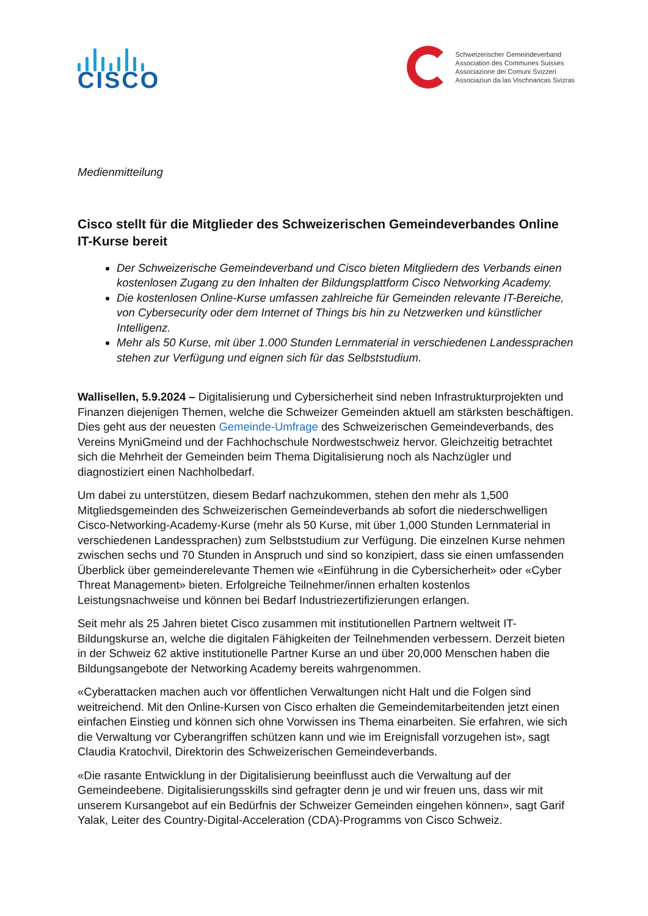CISCO
Schweizerischer Gemeindeverband
Association des Communes Suisses
Associazione dei Comuni Svizzeri
Associaziun da las Vischnancas Svizras
Medienmitteilung
Cisco stellt für die Mitglieder des Schweizerischen Gemeindeverbandes Online IT-Kurse bereit
Der Schweizerische Gemeindeverband und Cisco bieten Mitgliedern des Verbands einen kostenlosen Zugang zu den Inhalten der Bildungsplattform Cisco Networking Academy.
Die kostenlosen Online-Kurse umfassen zahlreiche für Gemeinden relevante IT-Bereiche, von Cybersecurity oder dem Internet of Things bis hin zu Netzwerken und künstlicher Intelligenz.
Mehr als 50 Kurse, mit über 1.000 Stunden Lernmaterial in verschiedenen Landessprachen stehen zur Verfügung und eignen sich für das Selbststudium.
Wallisellen, 5.9.2024 – Digitalisierung und Cybersicherheit sind neben Infrastrukturprojekten und Finanzen diejenigen Themen, welche die Schweizer Gemeinden aktuell am stärksten beschäftigen. Dies geht aus der neuesten Gemeinde-Umfrage des Schweizerischen Gemeindeverbands, des Vereins MyniGmeind und der Fachhochschule Nordwestschweiz hervor. Gleichzeitig betrachtet sich die Mehrheit der Gemeinden beim Thema Digitalisierung noch als Nachzügler und diagnostiziert einen Nachholbedarf.
Um dabei zu unterstützen, diesem Bedarf nachzukommen, stehen den mehr als 1,500 Mitgliedsgemeinden des Schweizerischen Gemeindeverbands ab sofort die niederschwelligen Cisco-Networking-Academy-Kurse (mehr als 50 Kurse, mit über 1,000 Stunden Lernmaterial in verschiedenen Landessprachen) zum Selbststudium zur Verfügung. Die einzelnen Kurse nehmen zwischen sechs und 70 Stunden in Anspruch und sind so konzipiert, dass sie einen umfassenden Überblick über gemeinderelevante Themen wie «Einführung in die Cybersicherheit» oder «Cyber Threat Management» bieten. Erfolgreiche Teilnehmer/innen erhalten kostenlos Leistungsnachweise und können bei Bedarf Industriezertifizierungen erlangen.
Seit mehr als 25 Jahren bietet Cisco zusammen mit institutionellen Partnern weltweit IT-Bildungskurse an, welche die digitalen Fähigkeiten der Teilnehmenden verbessern. Derzeit bieten in der Schweiz 62 aktive institutionelle Partner Kurse an und über 20,000 Menschen haben die Bildungsangebote der Networking Academy bereits wahrgenommen.
«Cyberattacken machen auch vor öffentlichen Verwaltungen nicht Halt und die Folgen sind weitreichend. Mit den Online-Kursen von Cisco erhalten die Gemeindemitarbeitenden jetzt einen einfachen Einstieg und können sich ohne Vorwissen ins Thema einarbeiten. Sie erfahren, wie sich die Verwaltung vor Cyberangriffen schützen kann und wie im Ereignisfall vorzugehen ist», sagt Claudia Kratochvil, Direktorin des Schweizerischen Gemeindeverbands.
«Die rasante Entwicklung in der Digitalisierung beeinflusst auch die Verwaltung auf der Gemeindeebene. Digitalisierungsskills sind gefragter denn je und wir freuen uns, dass wir mit unserem Kursangebot auf ein Bedürfnis der Schweizer Gemeinden eingehen können», sagt Garif Yalak, Leiter des Country-Digital-Acceleration (CDA)-Programms von Cisco Schweiz.